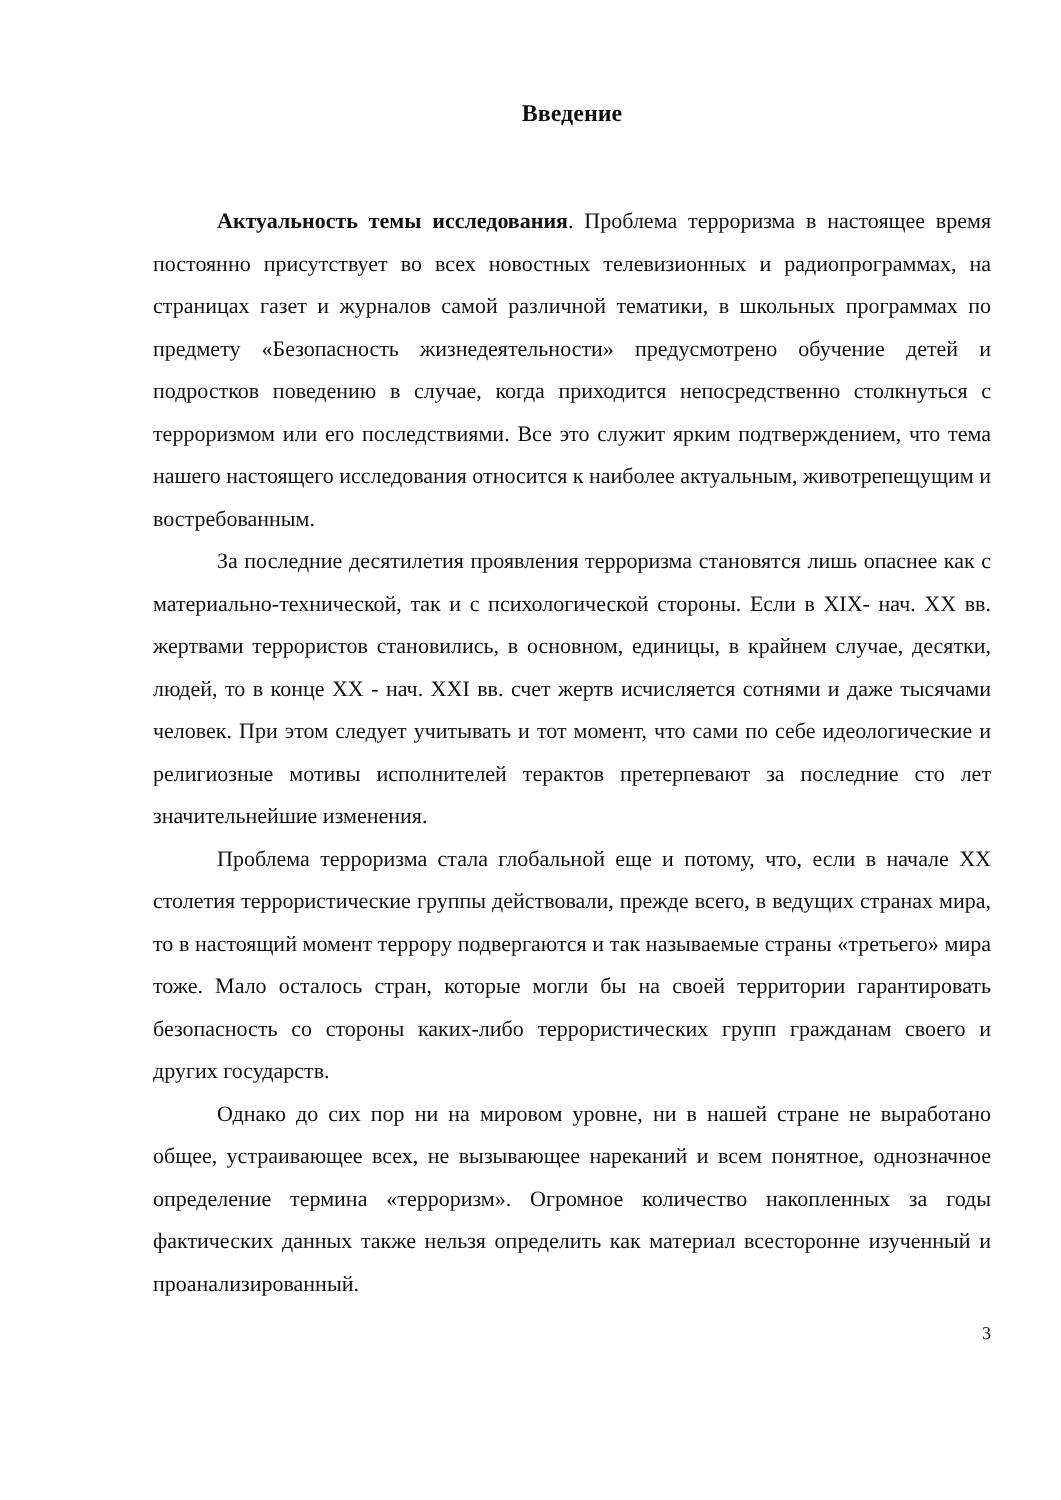Введение
Актуальность темы исследования. Проблема терроризма в настоящее время постоянно присутствует во всех новостных телевизионных и радиопрограммах, на страницах газет и журналов самой различной тематики, в школьных программах по предмету «Безопасность жизнедеятельности» предусмотрено обучение детей и подростков поведению в случае, когда приходится непосредственно столкнуться с терроризмом или его последствиями. Все это служит ярким подтверждением, что тема нашего настоящего исследования относится к наиболее актуальным, животрепещущим и востребованным.
За последние десятилетия проявления терроризма становятся лишь опаснее как с материально-технической, так и с психологической стороны. Если в XIX- нач. XX вв. жертвами террористов становились, в основном, единицы, в крайнем случае, десятки, людей, то в конце XX - нач. XXI вв. счет жертв исчисляется сотнями и даже тысячами человек. При этом следует учитывать и тот момент, что сами по себе идеологические и религиозные мотивы исполнителей терактов претерпевают за последние сто лет значительнейшие изменения.
Проблема терроризма стала глобальной еще и потому, что, если в начале XX столетия террористические группы действовали, прежде всего, в ведущих странах мира, то в настоящий момент террору подвергаются и так называемые страны «третьего» мира тоже. Мало осталось стран, которые могли бы на своей территории гарантировать безопасность со стороны каких-либо террористических групп гражданам своего и других государств.
Однако до сих пор ни на мировом уровне, ни в нашей стране не выработано общее, устраивающее всех, не вызывающее нареканий и всем понятное, однозначное определение термина «терроризм». Огромное количество накопленных за годы фактических данных также нельзя определить как материал всесторонне изученный и проанализированный.
3